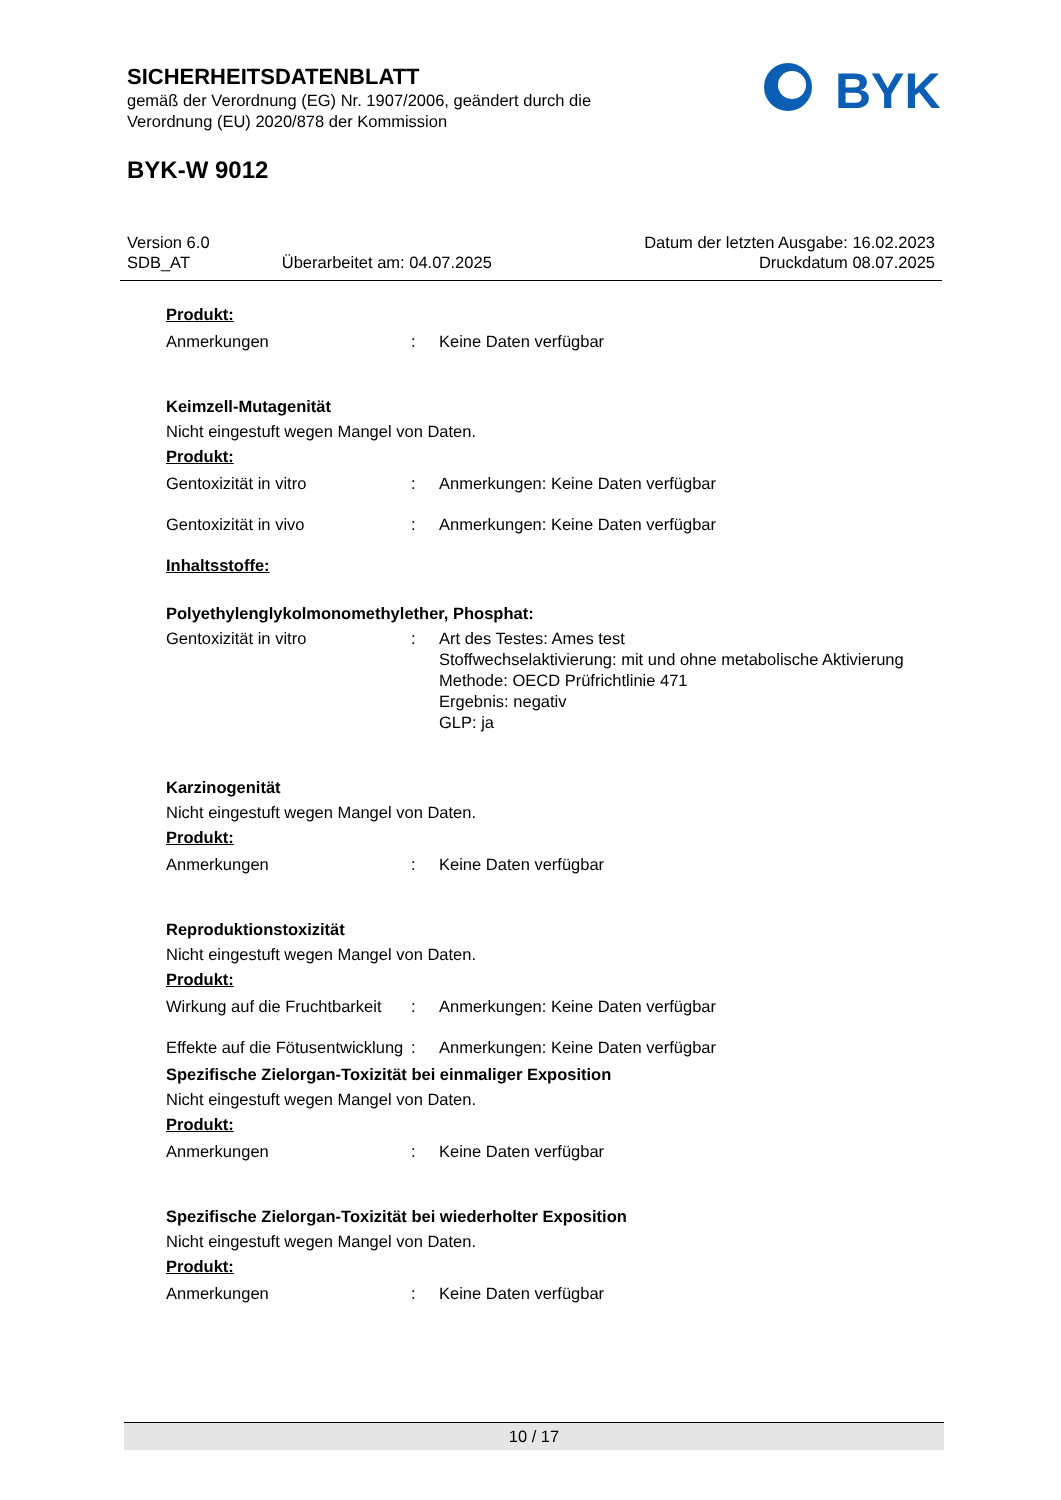SICHERHEITSDATENBLATT
gemäß der Verordnung (EG) Nr. 1907/2006, geändert durch die Verordnung (EU) 2020/878 der Kommission
BYK
BYK-W 9012
| Version 6.0 SDB_AT | Überarbeitet am: 04.07.2025 | Datum der letzten Ausgabe: 16.02.2023 Druckdatum 08.07.2025 |
Produkt:
Anmerkungen: Keine Daten verfügbar
Keimzell-Mutagenität
Nicht eingestuft wegen Mangel von Daten.
Produkt:
Gentoxizität in vitro: Anmerkungen: Keine Daten verfügbar
Gentoxizität in vivo: Anmerkungen: Keine Daten verfügbar
Inhaltsstoffe:
Polyethylenglykolmonomethylether, Phosphat:
Gentoxizität in vitro: Art des Testes: Ames test
Stoffwechselaktivierung: mit und ohne metabolische Aktivierung
Methode: OECD Prüfrichtlinie 471
Ergebnis: negativ
GLP: ja
Karzinogenität
Nicht eingestuft wegen Mangel von Daten.
Produkt:
Anmerkungen: Keine Daten verfügbar
Reproduktionstoxizität
Nicht eingestuft wegen Mangel von Daten.
Produkt:
Wirkung auf die Fruchtbarkeit: Anmerkungen: Keine Daten verfügbar
Effekte auf die Fötusentwicklung: Anmerkungen: Keine Daten verfügbar
Spezifische Zielorgan-Toxizität bei einmaliger Exposition
Nicht eingestuft wegen Mangel von Daten.
Produkt:
Anmerkungen: Keine Daten verfügbar
Spezifische Zielorgan-Toxizität bei wiederholter Exposition
Nicht eingestuft wegen Mangel von Daten.
Produkt:
Anmerkungen: Keine Daten verfügbar
10 / 17